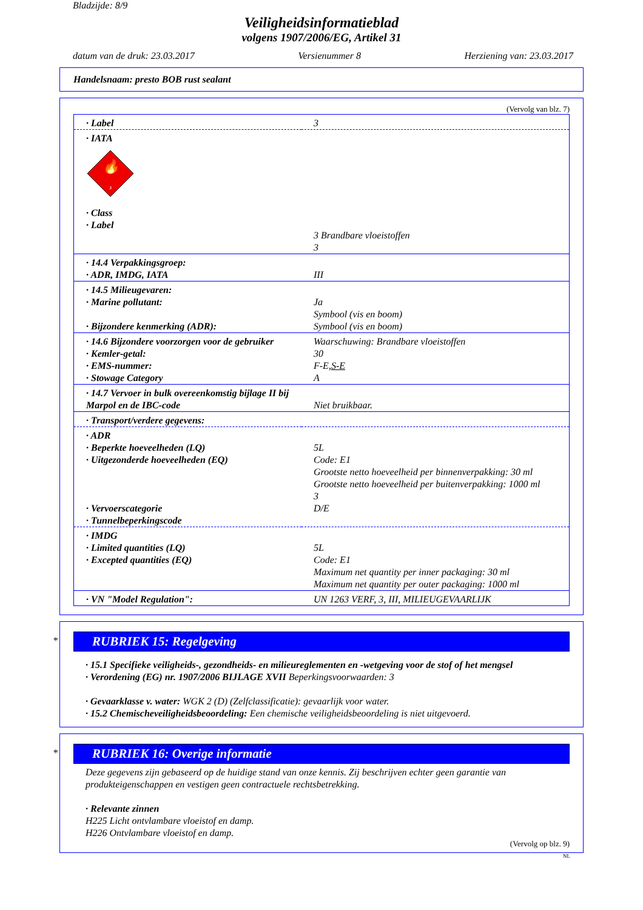Bladzijde: 8/9
Veiligheidsinformatieblad
volgens 1907/2006/EG, Artikel 31
datum van de druk: 23.03.2017 Versienummer 8 Herziening van: 23.03.2017
Handelsnaam: presto BOB rust sealant
(Vervolg van blz. 7)
| · Label | 3 |
| · IATA 🔥 3 · Class · Label | 3 Brandbare vloeistoffen 3 |
| · 14.4 Verpakkingsgroep: · ADR, IMDG, IATA | III |
| · 14.5 Milieugevaren: · Marine pollutant: · Bijzondere kenmerking (ADR): | Ja Symbool (vis en boom) Symbool (vis en boom) |
| · 14.6 Bijzondere voorzorgen voor de gebruiker · Kemler-getal: · EMS-nummer: · Stowage Category | Waarschuwing: Brandbare vloeistoffen 30 F-E, S-E A |
| · 14.7 Vervoer in bulk overeenkomstig bijlage II bij Marpol en de IBC-code | Niet bruikbaar. |
| · Transport/verdere gegevens: | |
| · ADR · Beperkte hoeveelheden (LQ) · Uitgezonderde hoeveelheden (EQ) · Vervoerscategorie · Tunnelbeperkingscode | 5L Code: E1 Grootste netto hoeveelheid per binnenverpakking: 30 ml Grootste netto hoeveelheid per buitenverpakking: 1000 ml 3 D/E |
| · IMDG · Limited quantities (LQ) · Excepted quantities (EQ) | 5L Code: E1 Maximum net quantity per inner packaging: 30 ml Maximum net quantity per outer packaging: 1000 ml |
| · VN "Model Regulation": | UN 1263 VERF, 3, III, MILIEUGEVAARLIJK |
*
RUBRIEK 15: Regelgeving
· 15.1 Specifieke veiligheids-, gezondheids- en milieureglementen en -wetgeving voor de stof of het mengsel
· Verordening (EG) nr. 1907/2006 BIJLAGE XVII Beperkingsvoorwaarden: 3
· Gevaarklasse v. water: WGK 2 (D) (Zelfclassificatie): gevaarlijk voor water.
· 15.2 Chemischeveiligheidsbeoordeling: Een chemische veiligheidsbeoordeling is niet uitgevoerd.
*
RUBRIEK 16: Overige informatie
Deze gegevens zijn gebaseerd op de huidige stand van onze kennis. Zij beschrijven echter geen garantie van produkteigenschappen en vestigen geen contractuele rechtsbetrekking.
· Relevante zinnen
H225 Licht ontvlambare vloeistof en damp.
H226 Ontvlambare vloeistof en damp.
(Vervolg op blz. 9)
NL